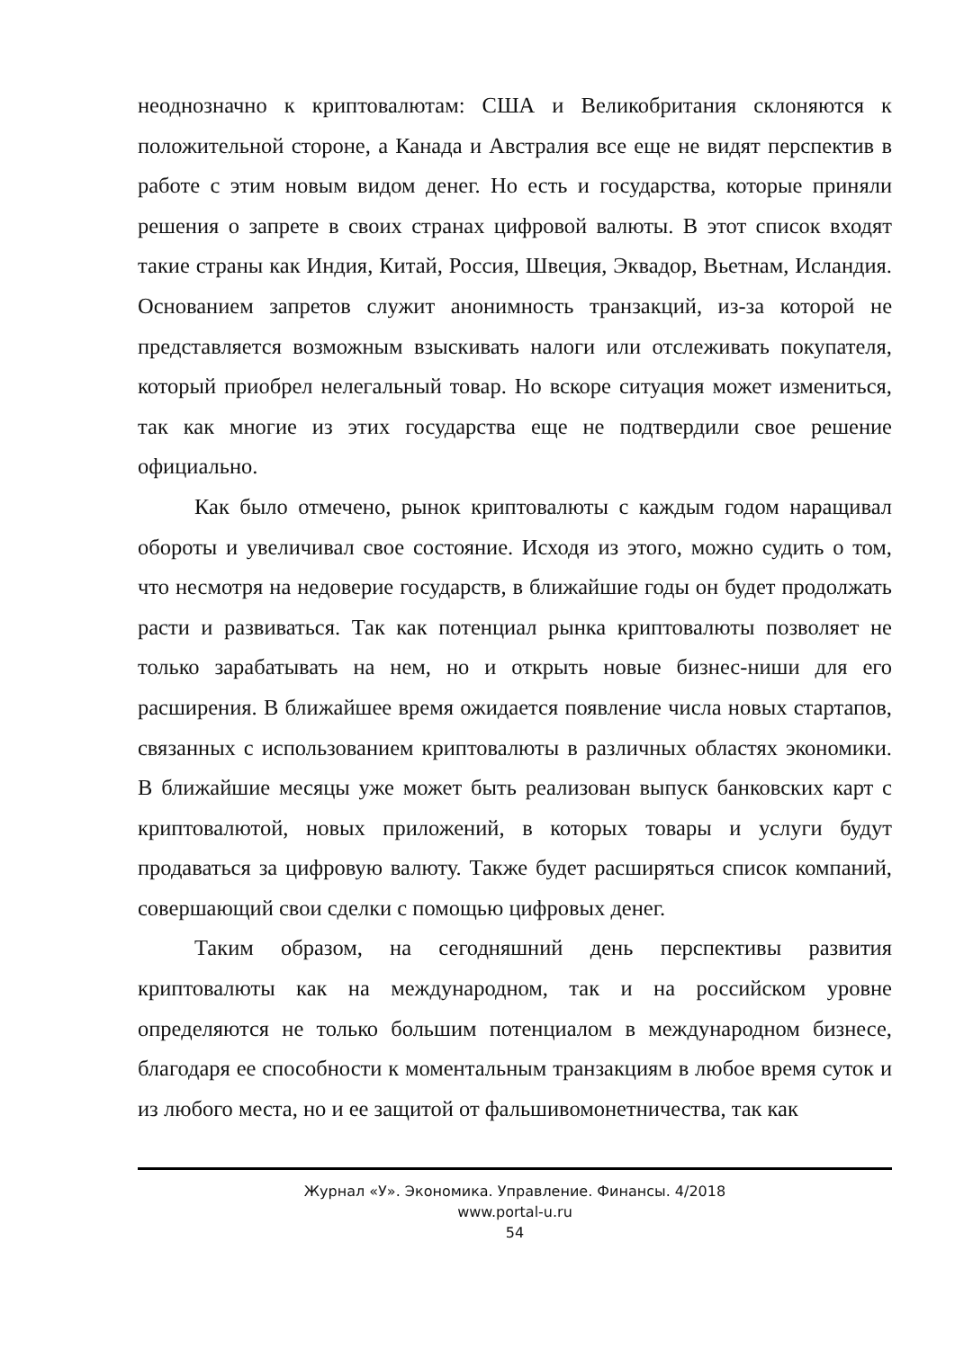неоднозначно к криптовалютам: США и Великобритания склоняются к положительной стороне, а Канада и Австралия все еще не видят перспектив в работе с этим новым видом денег. Но есть и государства, которые приняли решения о запрете в своих странах цифровой валюты. В этот список входят такие страны как Индия, Китай, Россия, Швеция, Эквадор, Вьетнам, Исландия. Основанием запретов служит анонимность транзакций, из-за которой не представляется возможным взыскивать налоги или отслеживать покупателя, который приобрел нелегальный товар. Но вскоре ситуация может измениться, так как многие из этих государства еще не подтвердили свое решение официально.
Как было отмечено, рынок криптовалюты с каждым годом наращивал обороты и увеличивал свое состояние. Исходя из этого, можно судить о том, что несмотря на недоверие государств, в ближайшие годы он будет продолжать расти и развиваться. Так как потенциал рынка криптовалюты позволяет не только зарабатывать на нем, но и открыть новые бизнес-ниши для его расширения. В ближайшее время ожидается появление числа новых стартапов, связанных с использованием криптовалюты в различных областях экономики. В ближайшие месяцы уже может быть реализован выпуск банковских карт с криптовалютой, новых приложений, в которых товары и услуги будут продаваться за цифровую валюту. Также будет расширяться список компаний, совершающий свои сделки с помощью цифровых денег.
Таким образом, на сегодняшний день перспективы развития криптовалюты как на международном, так и на российском уровне определяются не только большим потенциалом в международном бизнесе, благодаря ее способности к моментальным транзакциям в любое время суток и из любого места, но и ее защитой от фальшивомонетничества, так как
Журнал «У». Экономика. Управление. Финансы. 4/2018
www.portal-u.ru
54